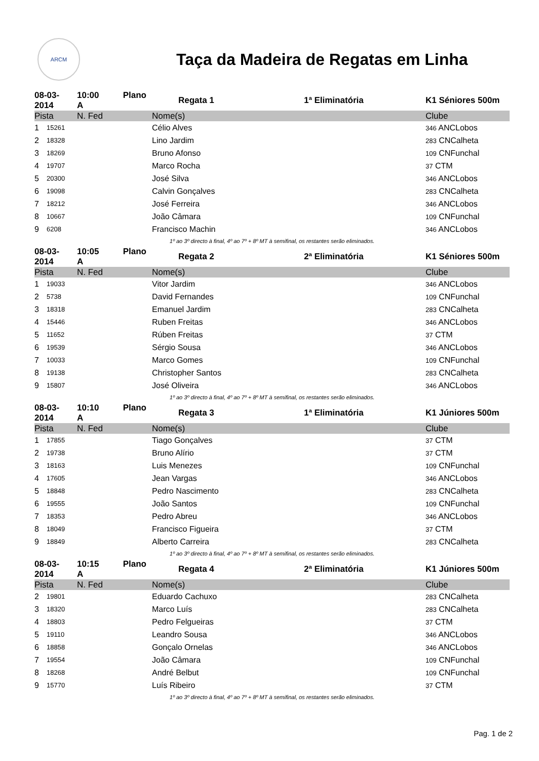ARCM
Taça da Madeira de Regatas em Linha
| 08-03-2014 | | 10:00 Plano A | Regata 1 | 1ª Eliminatória | K1 Séniores 500m |
| Pista | | N. Fed | Nome(s) | | Clube |
| 1 | 15261 | | Célio Alves | | 346 ANCLobos |
| 2 | 18328 | | Lino Jardim | | 283 CNCalheta |
| 3 | 18269 | | Bruno Afonso | | 109 CNFunchal |
| 4 | 19707 | | Marco Rocha | | 37 CTM |
| 5 | 20300 | | José Silva | | 346 ANCLobos |
| 6 | 19098 | | Calvin Gonçalves | | 283 CNCalheta |
| 7 | 18212 | | José Ferreira | | 346 ANCLobos |
| 8 | 10667 | | João Câmara | | 109 CNFunchal |
| 9 | 6208 | | Francisco Machin | | 346 ANCLobos |
| 1º ao 3º directo à final, 4º ao 7º + 8º MT à semifinal, os restantes serão eliminados. | | | | | |
| 08-03-2014 | | 10:05 Plano A | Regata 2 | 2ª Eliminatória | K1 Séniores 500m |
| Pista | | N. Fed | Nome(s) | | Clube |
| 1 | 19033 | | Vitor Jardim | | 346 ANCLobos |
| 2 | 5738 | | David Fernandes | | 109 CNFunchal |
| 3 | 18318 | | Emanuel Jardim | | 283 CNCalheta |
| 4 | 15446 | | Ruben Freitas | | 346 ANCLobos |
| 5 | 11652 | | Rúben Freitas | | 37 CTM |
| 6 | 19539 | | Sérgio Sousa | | 346 ANCLobos |
| 7 | 10033 | | Marco Gomes | | 109 CNFunchal |
| 8 | 19138 | | Christopher Santos | | 283 CNCalheta |
| 9 | 15807 | | José Oliveira | | 346 ANCLobos |
| 1º ao 3º directo à final, 4º ao 7º + 8º MT à semifinal, os restantes serão eliminados. | | | | | |
| 08-03-2014 | | 10:10 Plano A | Regata 3 | 1ª Eliminatória | K1 Júniores 500m |
| Pista | | N. Fed | Nome(s) | | Clube |
| 1 | 17855 | | Tiago Gonçalves | | 37 CTM |
| 2 | 19738 | | Bruno Alírio | | 37 CTM |
| 3 | 18163 | | Luis Menezes | | 109 CNFunchal |
| 4 | 17605 | | Jean Vargas | | 346 ANCLobos |
| 5 | 18848 | | Pedro Nascimento | | 283 CNCalheta |
| 6 | 19555 | | João Santos | | 109 CNFunchal |
| 7 | 18353 | | Pedro Abreu | | 346 ANCLobos |
| 8 | 18049 | | Francisco Figueira | | 37 CTM |
| 9 | 18849 | | Alberto Carreira | | 283 CNCalheta |
| 1º ao 3º directo à final, 4º ao 7º + 8º MT à semifinal, os restantes serão eliminados. | | | | | |
| 08-03-2014 | | 10:15 Plano A | Regata 4 | 2ª Eliminatória | K1 Júniores 500m |
| Pista | | N. Fed | Nome(s) | | Clube |
| 2 | 19801 | | Eduardo Cachuxo | | 283 CNCalheta |
| 3 | 18320 | | Marco Luís | | 283 CNCalheta |
| 4 | 18803 | | Pedro Felgueiras | | 37 CTM |
| 5 | 19110 | | Leandro Sousa | | 346 ANCLobos |
| 6 | 18858 | | Gonçalo Ornelas | | 346 ANCLobos |
| 7 | 19554 | | João Câmara | | 109 CNFunchal |
| 8 | 18268 | | André Belbut | | 109 CNFunchal |
| 9 | 15770 | | Luís Ribeiro | | 37 CTM |
| 1º ao 3º directo à final, 4º ao 7º + 8º MT à semifinal, os restantes serão eliminados. | | | | | |
Pag. 1 de 2